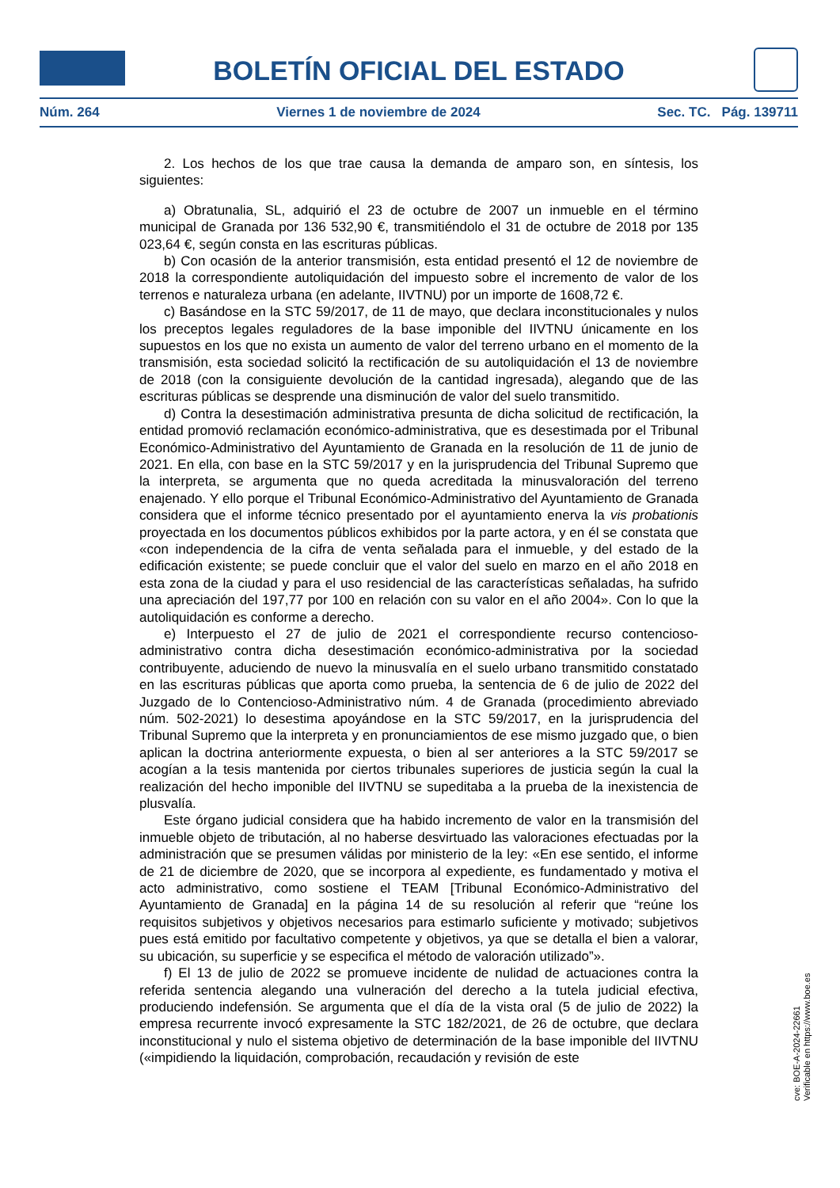BOLETÍN OFICIAL DEL ESTADO
Núm. 264 Viernes 1 de noviembre de 2024 Sec. TC. Pág. 139711
2. Los hechos de los que trae causa la demanda de amparo son, en síntesis, los siguientes:
a) Obratunalia, SL, adquirió el 23 de octubre de 2007 un inmueble en el término municipal de Granada por 136 532,90 €, transmitiéndolo el 31 de octubre de 2018 por 135 023,64 €, según consta en las escrituras públicas.
b) Con ocasión de la anterior transmisión, esta entidad presentó el 12 de noviembre de 2018 la correspondiente autoliquidación del impuesto sobre el incremento de valor de los terrenos e naturaleza urbana (en adelante, IIVTNU) por un importe de 1608,72 €.
c) Basándose en la STC 59/2017, de 11 de mayo, que declara inconstitucionales y nulos los preceptos legales reguladores de la base imponible del IIVTNU únicamente en los supuestos en los que no exista un aumento de valor del terreno urbano en el momento de la transmisión, esta sociedad solicitó la rectificación de su autoliquidación el 13 de noviembre de 2018 (con la consiguiente devolución de la cantidad ingresada), alegando que de las escrituras públicas se desprende una disminución de valor del suelo transmitido.
d) Contra la desestimación administrativa presunta de dicha solicitud de rectificación, la entidad promovió reclamación económico-administrativa, que es desestimada por el Tribunal Económico-Administrativo del Ayuntamiento de Granada en la resolución de 11 de junio de 2021. En ella, con base en la STC 59/2017 y en la jurisprudencia del Tribunal Supremo que la interpreta, se argumenta que no queda acreditada la minusvaloración del terreno enajenado. Y ello porque el Tribunal Económico-Administrativo del Ayuntamiento de Granada considera que el informe técnico presentado por el ayuntamiento enerva la vis probationis proyectada en los documentos públicos exhibidos por la parte actora, y en él se constata que «con independencia de la cifra de venta señalada para el inmueble, y del estado de la edificación existente; se puede concluir que el valor del suelo en marzo en el año 2018 en esta zona de la ciudad y para el uso residencial de las características señaladas, ha sufrido una apreciación del 197,77 por 100 en relación con su valor en el año 2004». Con lo que la autoliquidación es conforme a derecho.
e) Interpuesto el 27 de julio de 2021 el correspondiente recurso contencioso-administrativo contra dicha desestimación económico-administrativa por la sociedad contribuyente, aduciendo de nuevo la minusvalía en el suelo urbano transmitido constatado en las escrituras públicas que aporta como prueba, la sentencia de 6 de julio de 2022 del Juzgado de lo Contencioso-Administrativo núm. 4 de Granada (procedimiento abreviado núm. 502-2021) lo desestima apoyándose en la STC 59/2017, en la jurisprudencia del Tribunal Supremo que la interpreta y en pronunciamientos de ese mismo juzgado que, o bien aplican la doctrina anteriormente expuesta, o bien al ser anteriores a la STC 59/2017 se acogían a la tesis mantenida por ciertos tribunales superiores de justicia según la cual la realización del hecho imponible del IIVTNU se supeditaba a la prueba de la inexistencia de plusvalía.
Este órgano judicial considera que ha habido incremento de valor en la transmisión del inmueble objeto de tributación, al no haberse desvirtuado las valoraciones efectuadas por la administración que se presumen válidas por ministerio de la ley: «En ese sentido, el informe de 21 de diciembre de 2020, que se incorpora al expediente, es fundamentado y motiva el acto administrativo, como sostiene el TEAM [Tribunal Económico-Administrativo del Ayuntamiento de Granada] en la página 14 de su resolución al referir que “reúne los requisitos subjetivos y objetivos necesarios para estimarlo suficiente y motivado; subjetivos pues está emitido por facultativo competente y objetivos, ya que se detalla el bien a valorar, su ubicación, su superficie y se especifica el método de valoración utilizado”».
f) El 13 de julio de 2022 se promueve incidente de nulidad de actuaciones contra la referida sentencia alegando una vulneración del derecho a la tutela judicial efectiva, produciendo indefensión. Se argumenta que el día de la vista oral (5 de julio de 2022) la empresa recurrente invocó expresamente la STC 182/2021, de 26 de octubre, que declara inconstitucional y nulo el sistema objetivo de determinación de la base imponible del IIVTNU («impidiendo la liquidación, comprobación, recaudación y revisión de este
cve: BOE-A-2024-22661
Verificable en https://www.boe.es